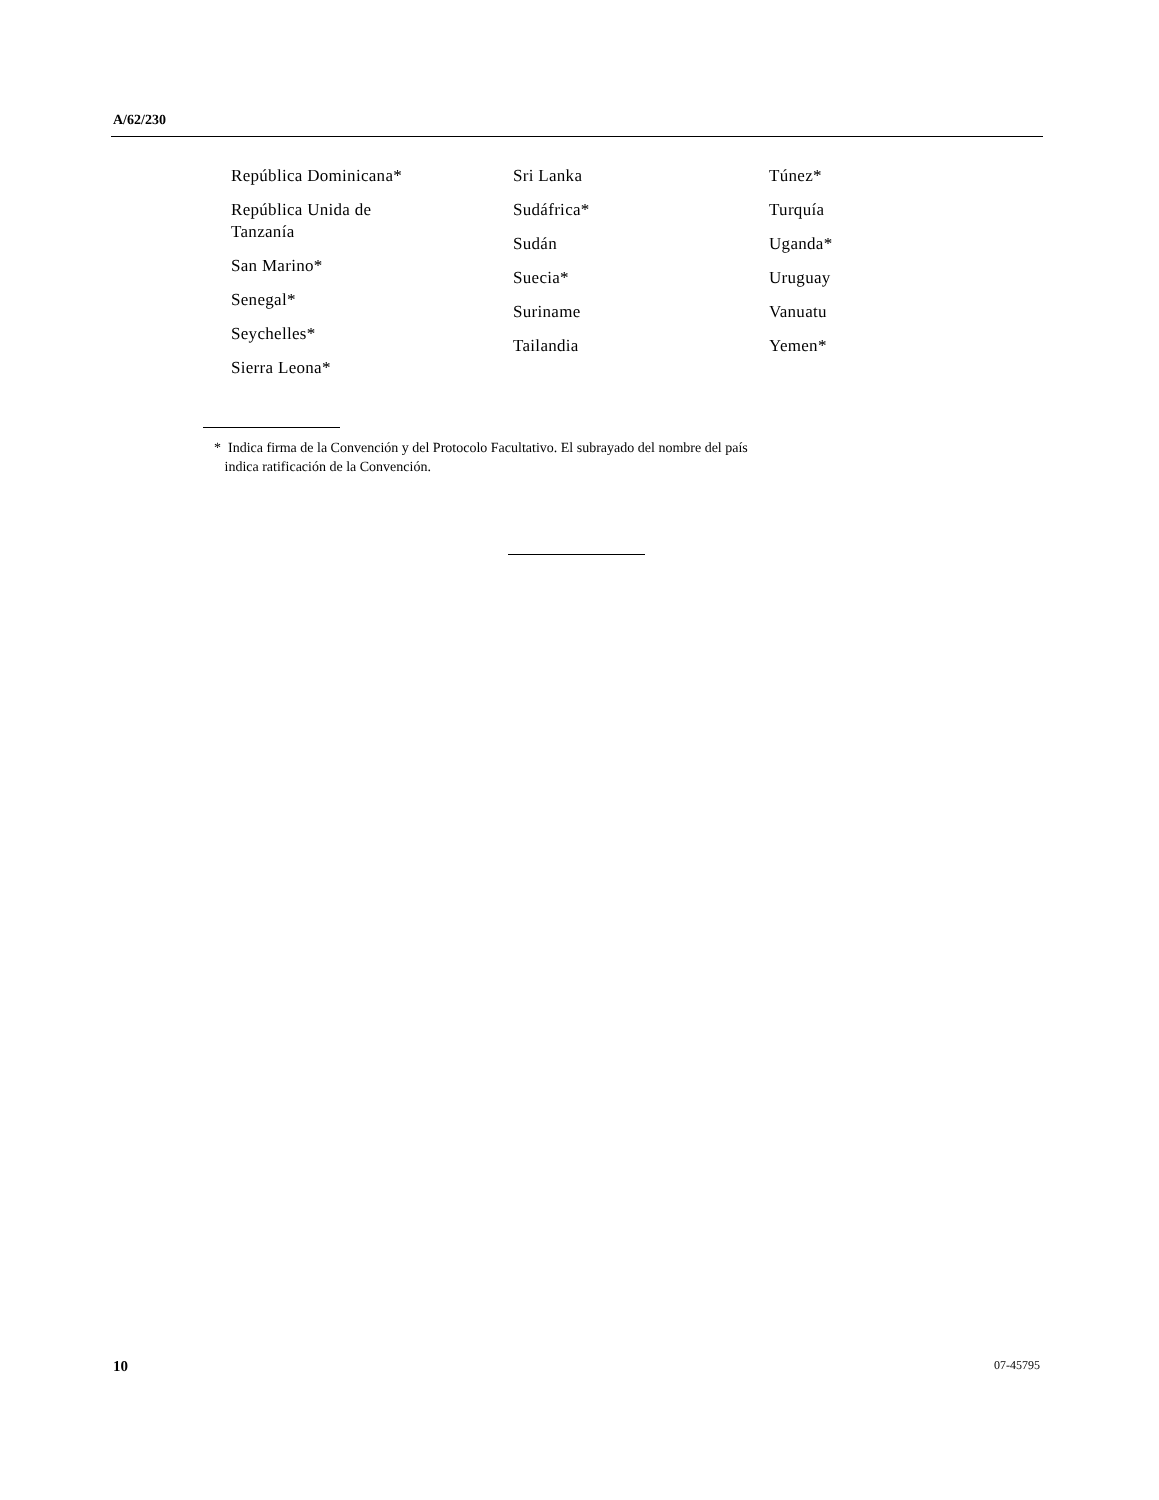A/62/230
República Dominicana*
República Unida de
Tanzanía
San Marino*
Senegal*
Seychelles*
Sierra Leona*
Sri Lanka
Sudáfrica*
Sudán
Suecia*
Suriname
Tailandia
Túnez*
Turquía
Uganda*
Uruguay
Vanuatu
Yemen*
* Indica firma de la Convención y del Protocolo Facultativo. El subrayado del nombre del país
indica ratificación de la Convención.
10 07-45795